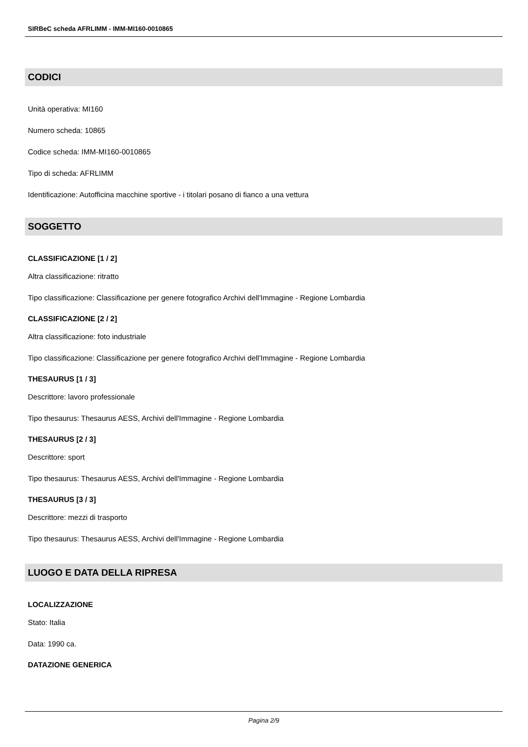SIRBeC scheda AFRLIMM - IMM-MI160-0010865
CODICI
Unità operativa: MI160
Numero scheda: 10865
Codice scheda: IMM-MI160-0010865
Tipo di scheda: AFRLIMM
Identificazione: Autofficina macchine sportive - i titolari posano di fianco a una vettura
SOGGETTO
CLASSIFICAZIONE [1 / 2]
Altra classificazione: ritratto
Tipo classificazione: Classificazione per genere fotografico Archivi dell'Immagine - Regione Lombardia
CLASSIFICAZIONE [2 / 2]
Altra classificazione: foto industriale
Tipo classificazione: Classificazione per genere fotografico Archivi dell'Immagine - Regione Lombardia
THESAURUS [1 / 3]
Descrittore: lavoro professionale
Tipo thesaurus: Thesaurus AESS, Archivi dell'Immagine - Regione Lombardia
THESAURUS [2 / 3]
Descrittore: sport
Tipo thesaurus: Thesaurus AESS, Archivi dell'Immagine - Regione Lombardia
THESAURUS [3 / 3]
Descrittore: mezzi di trasporto
Tipo thesaurus: Thesaurus AESS, Archivi dell'Immagine - Regione Lombardia
LUOGO E DATA DELLA RIPRESA
LOCALIZZAZIONE
Stato: Italia
Data: 1990 ca.
DATAZIONE GENERICA
Pagina 2/9